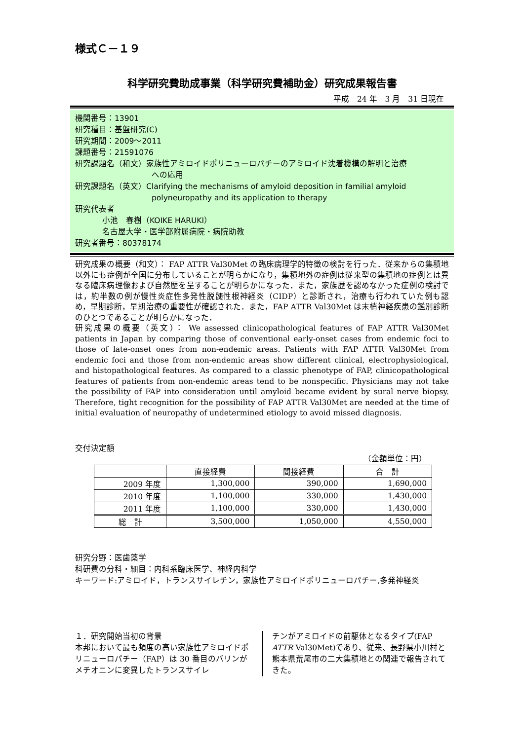様式Ｃ－１９
科学研究費助成事業（科学研究費補助金）研究成果報告書
平成　24 年　3 月　31 日現在
機関番号：13901
研究種目：基盤研究(C)
研究期間：2009～2011
課題番号：21591076
研究課題名（和文）家族性アミロイドポリニューロパチーのアミロイド沈着機構の解明と治療
への応用
研究課題名（英文）Clarifying the mechanisms of amyloid deposition in familial amyloid
polyneuropathy and its application to therapy
研究代表者
小池　春樹（KOIKE HARUKI）
名古屋大学・医学部附属病院・病院助教
研究者番号：80378174
研究成果の概要（和文）： FAP ATTR Val30Met の臨床病理学的特徴の検討を行った．従来からの集積地以外にも症例が全国に分布していることが明らかになり，集積地外の症例は従来型の集積地の症例とは異なる臨床病理像および自然歴を呈することが明らかになった．また，家族歴を認めなかった症例の検討では，約半数の例が慢性炎症性多発性脱髄性根神経炎（CIDP）と診断され，治療も行われていた例も認め，早期診断，早期治療の重要性が確認された．また，FAP ATTR Val30Met は末梢神経疾患の鑑別診断のひとつであることが明らかになった．
研究成果の概要（英文）： We assessed clinicopathological features of FAP ATTR Val30Met patients in Japan by comparing those of conventional early-onset cases from endemic foci to those of late-onset ones from non-endemic areas. Patients with FAP ATTR Val30Met from endemic foci and those from non-endemic areas show different clinical, electrophysiological, and histopathological features. As compared to a classic phenotype of FAP, clinicopathological features of patients from non-endemic areas tend to be nonspecific. Physicians may not take the possibility of FAP into consideration until amyloid became evident by sural nerve biopsy. Therefore, tight recognition for the possibility of FAP ATTR Val30Met are needed at the time of initial evaluation of neuropathy of undetermined etiology to avoid missed diagnosis.
交付決定額
（金額単位：円）
| | 直接経費 | 間接経費 | 合 計 |
| --- | --- | --- | --- |
| 2009 年度 | 1,300,000 | 390,000 | 1,690,000 |
| 2010 年度 | 1,100,000 | 330,000 | 1,430,000 |
| 2011 年度 | 1,100,000 | 330,000 | 1,430,000 |
| 総 計 | 3,500,000 | 1,050,000 | 4,550,000 |
研究分野：医歯薬学
科研費の分科・細目：内科系臨床医学、神経内科学
キーワード:アミロイド，トランスサイレチン，家族性アミロイドポリニューロパチー,多発神経炎
１．研究開始当初の背景
本邦において最も頻度の高い家族性アミロイドポリニューロパチー（FAP）は 30 番目のバリンがメチオニンに変異したトランスサイレ
チンがアミロイドの前駆体となるタイプ(FAP ATTR Val30Met)であり、従来、長野県小川村と熊本県荒尾市の二大集積地との関連で報告されてきた。